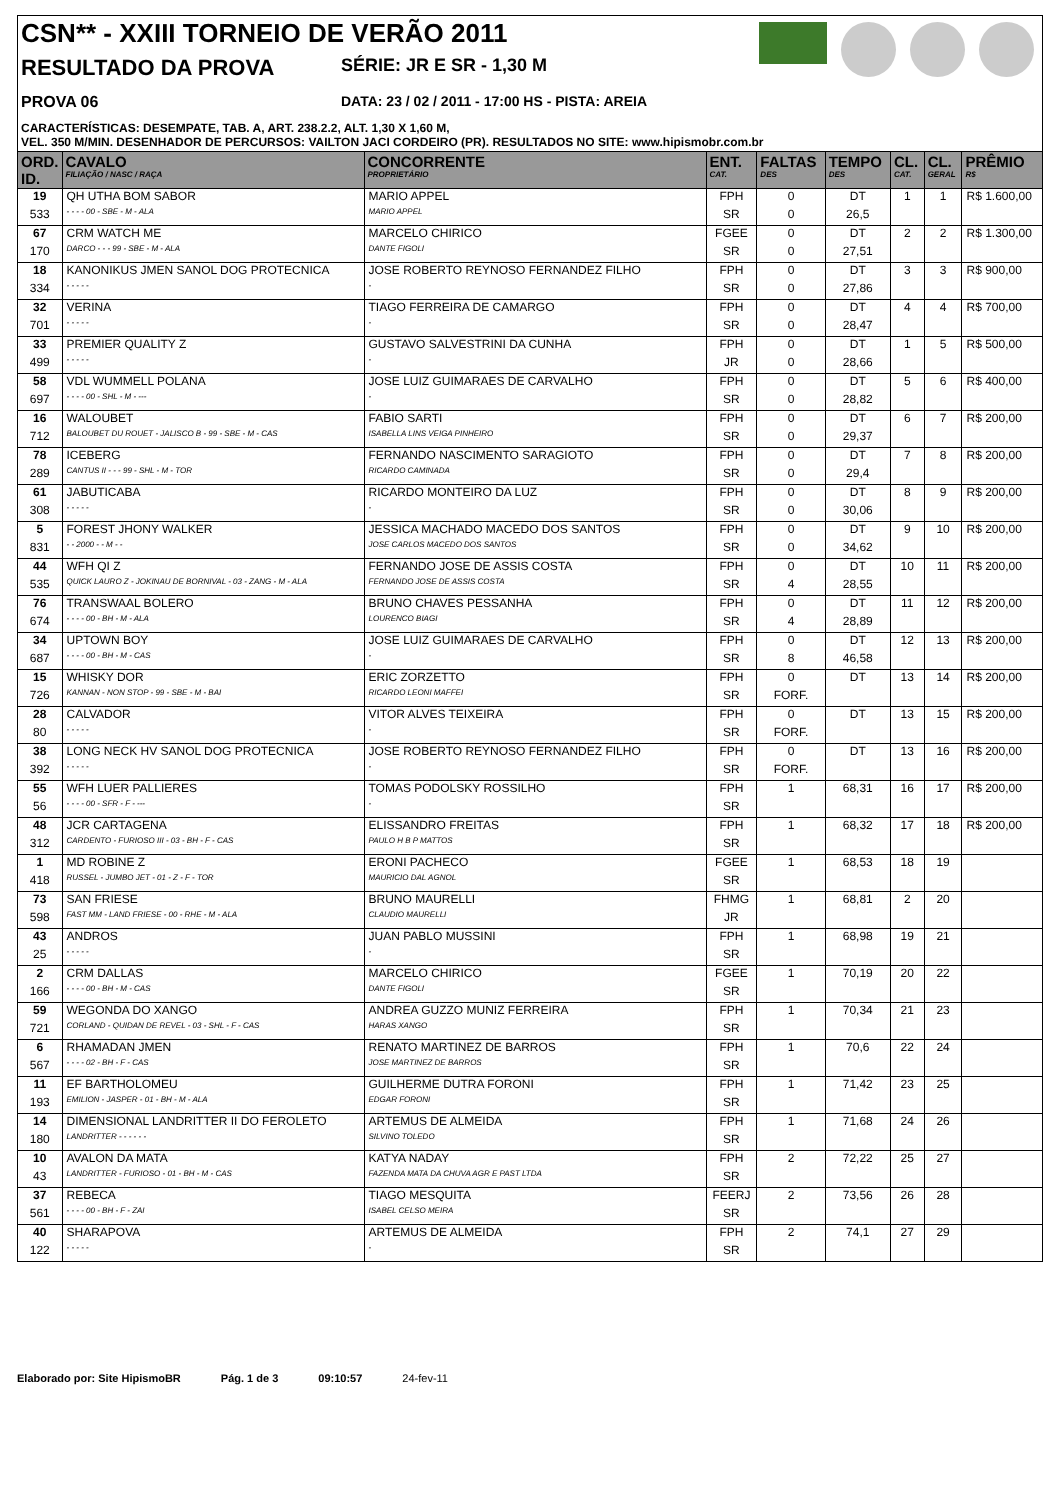CSN** - XXIII TORNEIO DE VERÃO 2011
RESULTADO DA PROVA SÉRIE: JR E SR - 1,30 M
PROVA 06 DATA: 23 / 02 / 2011 - 17:00 HS - PISTA: AREIA
CARACTERÍSTICAS: DESEMPATE, TAB. A, ART. 238.2.2, ALT. 1,30 X 1,60 M,
VEL. 350 M/MIN. DESENHADOR DE PERCURSOS: VAILTON JACI CORDEIRO (PR). RESULTADOS NO SITE: www.hipismobr.com.br
| ORD. ID. | CAVALO FILIAÇÃO / NASC / RAÇA | CONCORRENTE PROPRIETÁRIO | ENT. CAT. | FALTAS DES | TEMPO DES | CL. CAT. | CL. GERAL | PRÊMIO R$ |
| --- | --- | --- | --- | --- | --- | --- | --- | --- |
| 19 | QH UTHA BOM SABOR | MARIO APPEL | FPH | 0 | DT | 1 | 1 | R$ 1.600,00 |
| 533 | - - - - 00 - SBE - M - ALA | MARIO APPEL | SR | 0 | 26,5 | | | |
| 67 | CRM WATCH ME | MARCELO CHIRICO | FGEE | 0 | DT | 2 | 2 | R$ 1.300,00 |
| 170 | DARCO - - - 99 - SBE - M - ALA | DANTE FIGOLI | SR | 0 | 27,51 | | | |
| 18 | KANONIKUS JMEN SANOL DOG PROTECNICA | JOSE ROBERTO REYNOSO FERNANDEZ FILHO | FPH | 0 | DT | 3 | 3 | R$ 900,00 |
| 334 | - - - - - | - | SR | 0 | 27,86 | | | |
| 32 | VERINA | TIAGO FERREIRA DE CAMARGO | FPH | 0 | DT | 4 | 4 | R$ 700,00 |
| 701 | - - - - - | - | SR | 0 | 28,47 | | | |
| 33 | PREMIER QUALITY Z | GUSTAVO SALVESTRINI DA CUNHA | FPH | 0 | DT | 1 | 5 | R$ 500,00 |
| 499 | - - - - - | - | JR | 0 | 28,66 | | | |
| 58 | VDL WUMMELL POLANA | JOSE LUIZ GUIMARAES DE CARVALHO | FPH | 0 | DT | 5 | 6 | R$ 400,00 |
| 697 | - - - - 00 - SHL - M - --- | - | SR | 0 | 28,82 | | | |
| 16 | WALOUBET | FABIO SARTI | FPH | 0 | DT | 6 | 7 | R$ 200,00 |
| 712 | BALOUBET DU ROUET - JALISCO B - 99 - SBE - M - CAS | ISABELLA LINS VEIGA PINHEIRO | SR | 0 | 29,37 | | | |
| 78 | ICEBERG | FERNANDO NASCIMENTO SARAGIOTO | FPH | 0 | DT | 7 | 8 | R$ 200,00 |
| 289 | CANTUS II - - - 99 - SHL - M - TOR | RICARDO CAMINADA | SR | 0 | 29,4 | | | |
| 61 | JABUTICABA | RICARDO MONTEIRO DA LUZ | FPH | 0 | DT | 8 | 9 | R$ 200,00 |
| 308 | - - - - - | - | SR | 0 | 30,06 | | | |
| 5 | FOREST JHONY WALKER | JESSICA MACHADO MACEDO DOS SANTOS | FPH | 0 | DT | 9 | 10 | R$ 200,00 |
| 831 | - - 2000 - - M - - | JOSE CARLOS MACEDO DOS SANTOS | SR | 0 | 34,62 | | | |
| 44 | WFH QI Z | FERNANDO JOSE DE ASSIS COSTA | FPH | 0 | DT | 10 | 11 | R$ 200,00 |
| 535 | QUICK LAURO Z - JOKINAU DE BORNIVAL - 03 - ZANG - M - ALA | FERNANDO JOSE DE ASSIS COSTA | SR | 4 | 28,55 | | | |
| 76 | TRANSWAAL BOLERO | BRUNO CHAVES PESSANHA | FPH | 0 | DT | 11 | 12 | R$ 200,00 |
| 674 | - - - - 00 - BH - M - ALA | LOURENCO BIAGI | SR | 4 | 28,89 | | | |
| 34 | UPTOWN BOY | JOSE LUIZ GUIMARAES DE CARVALHO | FPH | 0 | DT | 12 | 13 | R$ 200,00 |
| 687 | - - - - 00 - BH - M - CAS | - | SR | 8 | 46,58 | | | |
| 15 | WHISKY DOR | ERIC ZORZETTO | FPH | 0 | DT | 13 | 14 | R$ 200,00 |
| 726 | KANNAN - NON STOP - 99 - SBE - M - BAI | RICARDO LEONI MAFFEI | SR | FORF. | | | | |
| 28 | CALVADOR | VITOR ALVES TEIXEIRA | FPH | 0 | DT | 13 | 15 | R$ 200,00 |
| 80 | - - - - - | - | SR | FORF. | | | | |
| 38 | LONG NECK HV SANOL DOG PROTECNICA | JOSE ROBERTO REYNOSO FERNANDEZ FILHO | FPH | 0 | DT | 13 | 16 | R$ 200,00 |
| 392 | - - - - - | - | SR | FORF. | | | | |
| 55 | WFH LUER PALLIERES | TOMAS PODOLSKY ROSSILHO | FPH | 1 | 68,31 | 16 | 17 | R$ 200,00 |
| 56 | - - - - 00 - SFR - F - --- | - | SR | | | | | |
| 48 | JCR CARTAGENA | ELISSANDRO FREITAS | FPH | 1 | 68,32 | 17 | 18 | R$ 200,00 |
| 312 | CARDENTO - FURIOSO III - 03 - BH - F - CAS | PAULO H B P MATTOS | SR | | | | | |
| 1 | MD ROBINE Z | ERONI PACHECO | FGEE | 1 | 68,53 | 18 | 19 | |
| 418 | RUSSEL - JUMBO JET - 01 - Z - F - TOR | MAURICIO DAL AGNOL | SR | | | | | |
| 73 | SAN FRIESE | BRUNO MAURELLI | FHMG | 1 | 68,81 | 2 | 20 | |
| 598 | FAST MM - LAND FRIESE - 00 - RHE - M - ALA | CLAUDIO MAURELLI | JR | | | | | |
| 43 | ANDROS | JUAN PABLO MUSSINI | FPH | 1 | 68,98 | 19 | 21 | |
| 25 | - - - - - | - | SR | | | | | |
| 2 | CRM DALLAS | MARCELO CHIRICO | FGEE | 1 | 70,19 | 20 | 22 | |
| 166 | - - - - 00 - BH - M - CAS | DANTE FIGOLI | SR | | | | | |
| 59 | WEGONDA DO XANGO | ANDREA GUZZO MUNIZ FERREIRA | FPH | 1 | 70,34 | 21 | 23 | |
| 721 | CORLAND - QUIDAN DE REVEL - 03 - SHL - F - CAS | HARAS XANGO | SR | | | | | |
| 6 | RHAMADAN JMEN | RENATO MARTINEZ DE BARROS | FPH | 1 | 70,6 | 22 | 24 | |
| 567 | - - - - 02 - BH - F - CAS | JOSE MARTINEZ DE BARROS | SR | | | | | |
| 11 | EF BARTHOLOMEU | GUILHERME DUTRA FORONI | FPH | 1 | 71,42 | 23 | 25 | |
| 193 | EMILION - JASPER - 01 - BH - M - ALA | EDGAR FORONI | SR | | | | | |
| 14 | DIMENSIONAL LANDRITTER II DO FEROLETO | ARTEMUS DE ALMEIDA | FPH | 1 | 71,68 | 24 | 26 | |
| 180 | LANDRITTER - - - - - - | SILVINO TOLEDO | SR | | | | | |
| 10 | AVALON DA MATA | KATYA NADAY | FPH | 2 | 72,22 | 25 | 27 | |
| 43 | LANDRITTER - FURIOSO - 01 - BH - M - CAS | FAZENDA MATA DA CHUVA AGR E PAST LTDA | SR | | | | | |
| 37 | REBECA | TIAGO MESQUITA | FEERJ | 2 | 73,56 | 26 | 28 | |
| 561 | - - - - 00 - BH - F - ZAI | ISABEL CELSO MEIRA | SR | | | | | |
| 40 | SHARAPOVA | ARTEMUS DE ALMEIDA | FPH | 2 | 74,1 | 27 | 29 | |
| 122 | - - - - - | - | SR | | | | | |
Elaborado por: Site HipismoBR Pág. 1 de 3 09:10:57 24-fev-11